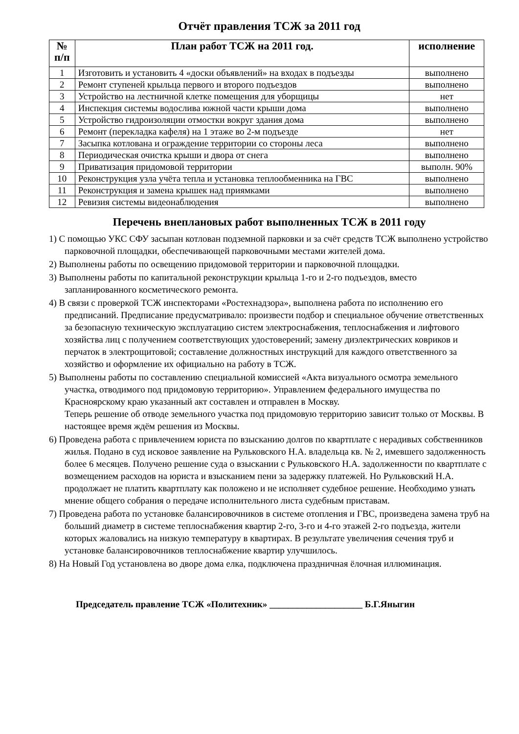Отчёт правления ТСЖ за 2011 год
| № п/п | План работ ТСЖ на 2011 год. | исполнение |
| --- | --- | --- |
| 1 | Изготовить и установить 4 «доски объявлений» на входах в подъезды | выполнено |
| 2 | Ремонт ступеней крыльца первого и второго подъездов | выполнено |
| 3 | Устройство на лестничной клетке помещения для уборщицы | нет |
| 4 | Инспекция системы водослива южной части крыши дома | выполнено |
| 5 | Устройство гидроизоляции отмостки вокруг здания дома | выполнено |
| 6 | Ремонт (перекладка кафеля) на 1 этаже во 2-м подъезде | нет |
| 7 | Засыпка котлована и ограждение территории со стороны леса | выполнено |
| 8 | Периодическая очистка крыши и двора от снега | выполнено |
| 9 | Приватизация придомовой территории | выполн. 90% |
| 10 | Реконструкция узла учёта тепла и установка теплообменника на ГВС | выполнено |
| 11 | Реконструкция и замена крышек над приямками | выполнено |
| 12 | Ревизия системы видеонаблюдения | выполнено |
Перечень внеплановых работ выполненных ТСЖ в 2011 году
1) С помощью УКС СФУ засыпан котлован подземной парковки и за счёт средств ТСЖ выполнено устройство парковочной площадки, обеспечивающей парковочными местами жителей дома.
2) Выполнены работы по освещению придомовой территории и парковочной площадки.
3) Выполнены работы по капитальной реконструкции крыльца 1-го и 2-го подъездов, вместо запланированного косметического ремонта.
4) В связи с проверкой ТСЖ инспекторами «Ростехнадзора», выполнена работа по исполнению его предписаний. Предписание предусматривало: произвести подбор и специальное обучение ответственных за безопасную техническую эксплуатацию систем электроснабжения, теплоснабжения и лифтового хозяйства лиц с получением соответствующих удостоверений; замену диэлектрических ковриков и перчаток в электрощитовой; составление должностных инструкций для каждого ответственного за хозяйство и оформление их официально на работу в ТСЖ.
5) Выполнены работы по составлению специальной комиссией «Акта визуального осмотра земельного участка, отводимого под придомовую территорию». Управлением федерального имущества по Красноярскому краю указанный акт составлен и отправлен в Москву.
Теперь решение об отводе земельного участка под придомовую территорию зависит только от Москвы. В настоящее время ждём решения из Москвы.
6) Проведена работа с привлечением юриста по взысканию долгов по квартплате с нерадивых собственников жилья. Подано в суд исковое заявление на Рульковского Н.А. владельца кв. № 2, имевшего задолженность более 6 месяцев. Получено решение суда о взыскании с Рульковского Н.А. задолженности по квартплате с возмещением расходов на юриста и взысканием пени за задержку платежей. Но Рульковский Н.А. продолжает не платить квартплату как положено и не исполняет судебное решение. Необходимо узнать мнение общего собрания о передаче исполнительного листа судебным приставам.
7) Проведена работа по установке балансировочников в системе отопления и ГВС, произведена замена труб на больший диаметр в системе теплоснабжения квартир 2-го, 3-го и 4-го этажей 2-го подъезда, жители которых жаловались на низкую температуру в квартирах. В результате увеличения сечения труб и установке балансировочников теплоснабжение квартир улучшилось.
8) На Новый Год установлена во дворе дома елка, подключена праздничная ёлочная иллюминация.
Председатель правление ТСЖ «Политехник» ____________________ Б.Г.Яныгин